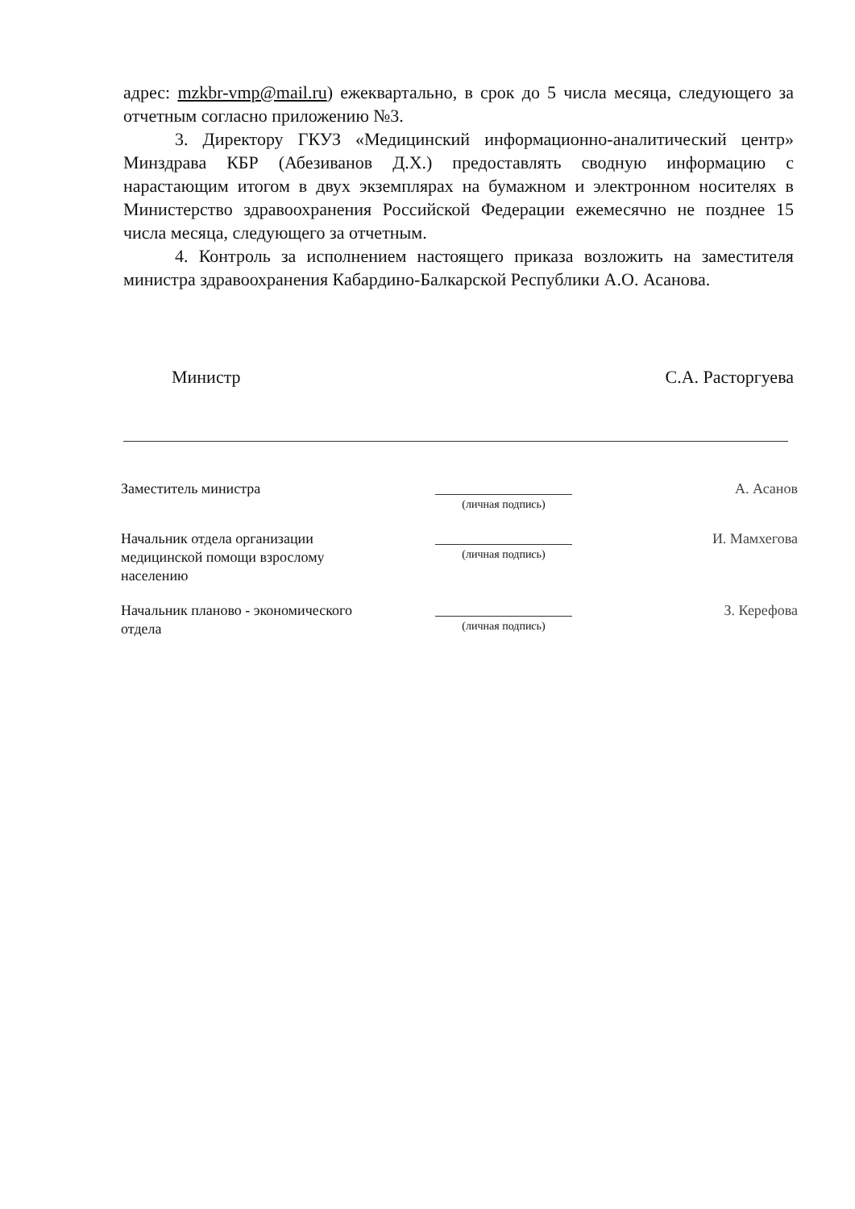адрес: mzkbr-vmp@mail.ru) ежеквартально, в срок до 5 числа месяца, следующего за отчетным согласно приложению №3.
3. Директору ГКУЗ «Медицинский информационно-аналитический центр» Минздрава КБР (Абезиванов Д.Х.) предоставлять сводную информацию с нарастающим итогом в двух экземплярах на бумажном и электронном носителях в Министерство здравоохранения Российской Федерации ежемесячно не позднее 15 числа месяца, следующего за отчетным.
4. Контроль за исполнением настоящего приказа возложить на заместителя министра здравоохранения Кабардино-Балкарской Республики А.О. Асанова.
Министр С.А. Расторгуева
| Заместитель министра | (личная подпись) | А. Асанов |
| Начальник отдела организации медицинской помощи взрослому населению | (личная подпись) | И. Мамхегова |
| Начальник планово - экономического отдела | (личная подпись) | З. Керефова |